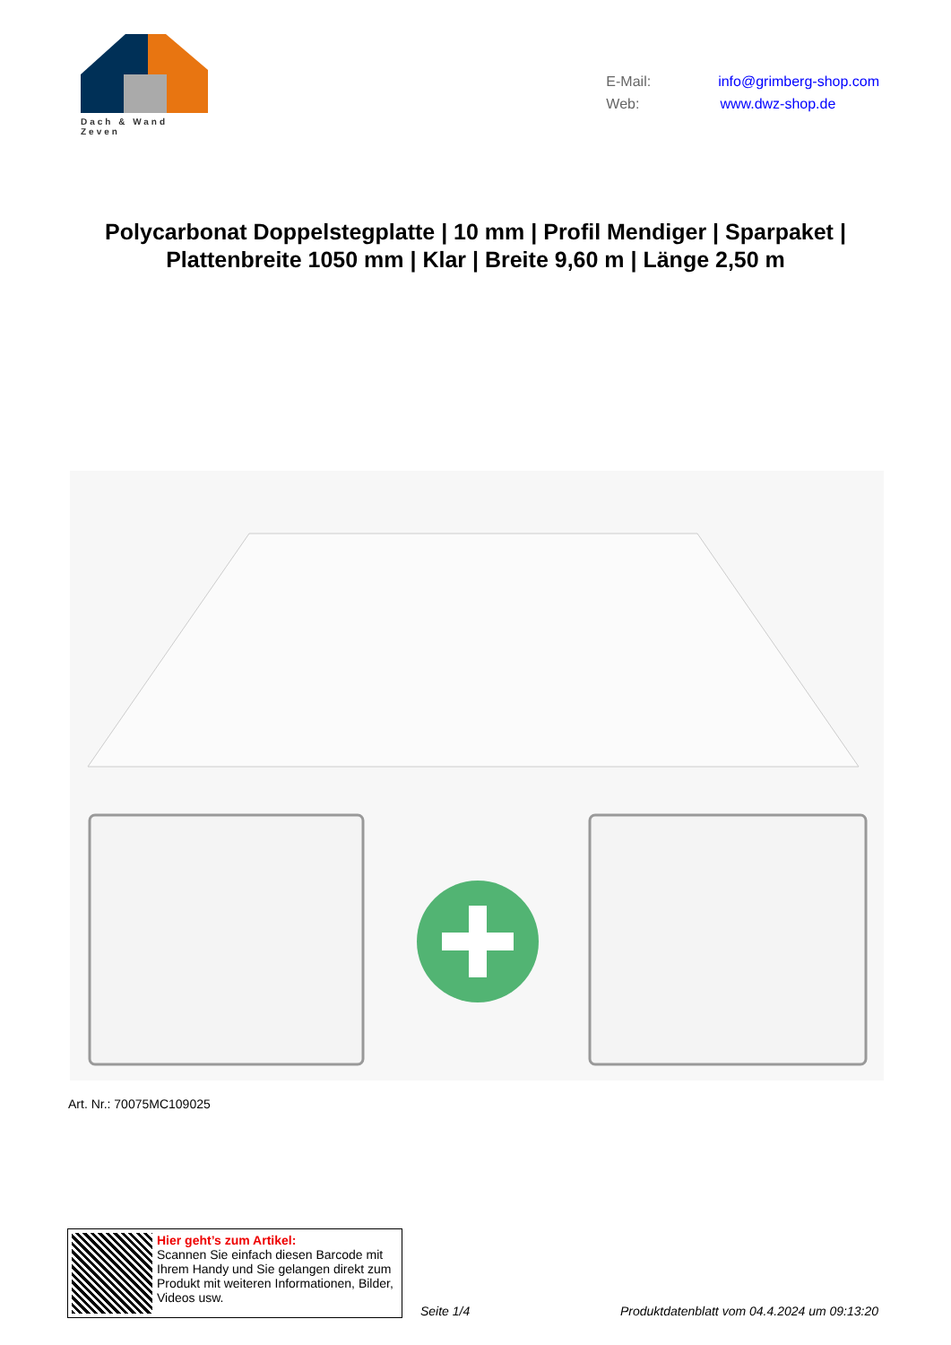Dach & Wand Zeven
E-Mail: info@grimberg-shop.com
Web: www.dwz-shop.de
Polycarbonat Doppelstegplatte | 10 mm | Profil Mendiger | Sparpaket | Plattenbreite 1050 mm | Klar | Breite 9,60 m | Länge 2,50 m
Art. Nr.: 70075MC109025
Hier geht’s zum Artikel:
Scannen Sie einfach diesen Barcode mit Ihrem Handy und Sie gelangen direkt zum Produkt mit weiteren Informationen, Bilder, Videos usw.
Seite 1/4
Produktdatenblatt vom 04.4.2024 um 09:13:20